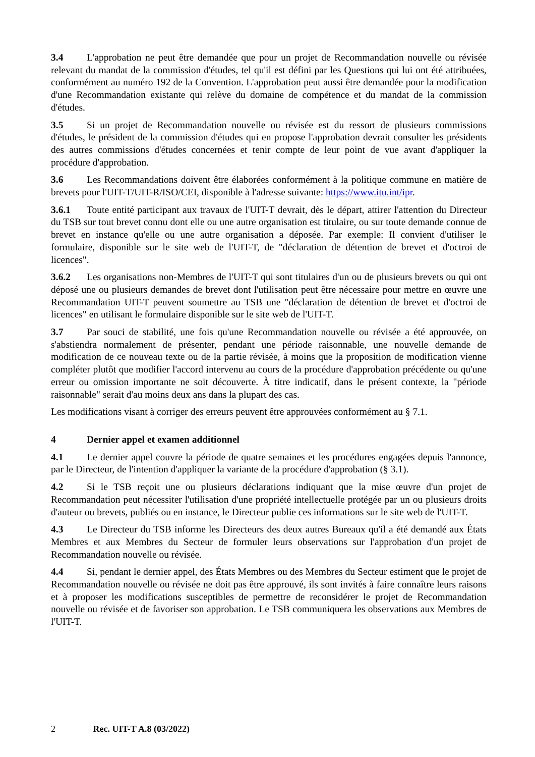3.4 L'approbation ne peut être demandée que pour un projet de Recommandation nouvelle ou révisée relevant du mandat de la commission d'études, tel qu'il est défini par les Questions qui lui ont été attribuées, conformément au numéro 192 de la Convention. L'approbation peut aussi être demandée pour la modification d'une Recommandation existante qui relève du domaine de compétence et du mandat de la commission d'études.
3.5 Si un projet de Recommandation nouvelle ou révisée est du ressort de plusieurs commissions d'études, le président de la commission d'études qui en propose l'approbation devrait consulter les présidents des autres commissions d'études concernées et tenir compte de leur point de vue avant d'appliquer la procédure d'approbation.
3.6 Les Recommandations doivent être élaborées conformément à la politique commune en matière de brevets pour l'UIT-T/UIT-R/ISO/CEI, disponible à l'adresse suivante: https://www.itu.int/ipr.
3.6.1 Toute entité participant aux travaux de l'UIT-T devrait, dès le départ, attirer l'attention du Directeur du TSB sur tout brevet connu dont elle ou une autre organisation est titulaire, ou sur toute demande connue de brevet en instance qu'elle ou une autre organisation a déposée. Par exemple: Il convient d'utiliser le formulaire, disponible sur le site web de l'UIT-T, de "déclaration de détention de brevet et d'octroi de licences".
3.6.2 Les organisations non-Membres de l'UIT-T qui sont titulaires d'un ou de plusieurs brevets ou qui ont déposé une ou plusieurs demandes de brevet dont l'utilisation peut être nécessaire pour mettre en œuvre une Recommandation UIT-T peuvent soumettre au TSB une "déclaration de détention de brevet et d'octroi de licences" en utilisant le formulaire disponible sur le site web de l'UIT-T.
3.7 Par souci de stabilité, une fois qu'une Recommandation nouvelle ou révisée a été approuvée, on s'abstiendra normalement de présenter, pendant une période raisonnable, une nouvelle demande de modification de ce nouveau texte ou de la partie révisée, à moins que la proposition de modification vienne compléter plutôt que modifier l'accord intervenu au cours de la procédure d'approbation précédente ou qu'une erreur ou omission importante ne soit découverte. À titre indicatif, dans le présent contexte, la "période raisonnable" serait d'au moins deux ans dans la plupart des cas.
Les modifications visant à corriger des erreurs peuvent être approuvées conformément au § 7.1.
4 Dernier appel et examen additionnel
4.1 Le dernier appel couvre la période de quatre semaines et les procédures engagées depuis l'annonce, par le Directeur, de l'intention d'appliquer la variante de la procédure d'approbation (§ 3.1).
4.2 Si le TSB reçoit une ou plusieurs déclarations indiquant que la mise œuvre d'un projet de Recommandation peut nécessiter l'utilisation d'une propriété intellectuelle protégée par un ou plusieurs droits d'auteur ou brevets, publiés ou en instance, le Directeur publie ces informations sur le site web de l'UIT-T.
4.3 Le Directeur du TSB informe les Directeurs des deux autres Bureaux qu'il a été demandé aux États Membres et aux Membres du Secteur de formuler leurs observations sur l'approbation d'un projet de Recommandation nouvelle ou révisée.
4.4 Si, pendant le dernier appel, des États Membres ou des Membres du Secteur estiment que le projet de Recommandation nouvelle ou révisée ne doit pas être approuvé, ils sont invités à faire connaître leurs raisons et à proposer les modifications susceptibles de permettre de reconsidérer le projet de Recommandation nouvelle ou révisée et de favoriser son approbation. Le TSB communiquera les observations aux Membres de l'UIT-T.
2 Rec. UIT-T A.8 (03/2022)